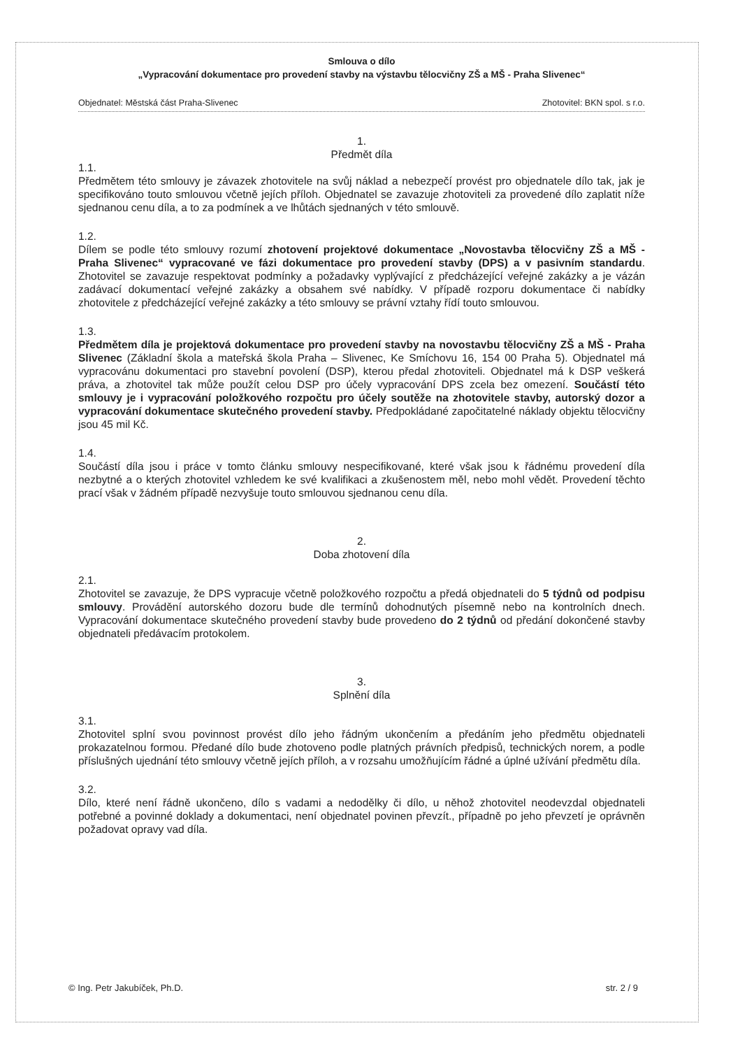Smlouva o dílo
„Vypracování dokumentace pro provedení stavby na výstavbu tělocvičny ZŠ a MŠ - Praha Slivenec“
Objednatel: Městská část Praha-Slivenec Zhotovitel: BKN spol. s r.o.
1.
Předmět díla
1.1.
Předmětem této smlouvy je závazek zhotovitele na svůj náklad a nebezpečí provést pro objednatele dílo tak, jak je specifikováno touto smlouvou včetně jejích příloh. Objednatel se zavazuje zhotoviteli za provedené dílo zaplatit níže sjednanou cenu díla, a to za podmínek a ve lhůtách sjednaných v této smlouvě.
1.2.
Dílem se podle této smlouvy rozumí zhotovení projektové dokumentace „Novostavba tělocvičny ZŠ a MŠ - Praha Slivenec“ vypracované ve fázi dokumentace pro provedení stavby (DPS) a v pasivním standardu. Zhotovitel se zavazuje respektovat podmínky a požadavky vyplývající z předcházející veřejné zakázky a je vázán zadávací dokumentací veřejné zakázky a obsahem své nabídky. V případě rozporu dokumentace či nabídky zhotovitele z předcházející veřejné zakázky a této smlouvy se právní vztahy řídí touto smlouvou.
1.3.
Předmětem díla je projektová dokumentace pro provedení stavby na novostavbu tělocvičny ZŠ a MŠ - Praha Slivenec (Základní škola a mateřská škola Praha – Slivenec, Ke Smíchovu 16, 154 00 Praha 5). Objednatel má vypracovánu dokumentaci pro stavební povolení (DSP), kterou předal zhotoviteli. Objednatel má k DSP veškerá práva, a zhotovitel tak může použít celou DSP pro účely vypracování DPS zcela bez omezení. Součástí této smlouvy je i vypracování položkového rozpočtu pro účely soutěže na zhotovitele stavby, autorský dozor a vypracování dokumentace skutečného provedení stavby. Předpokládané započitatelné náklady objektu tělocvičny jsou 45 mil Kč.
1.4.
Součástí díla jsou i práce v tomto článku smlouvy nespecifikované, které však jsou k řádnému provedení díla nezbytné a o kterých zhotovitel vzhledem ke své kvalifikaci a zkušenostem měl, nebo mohl vědět. Provedení těchto prací však v žádném případě nezvyšuje touto smlouvou sjednanou cenu díla.
2.
Doba zhotovení díla
2.1.
Zhotovitel se zavazuje, že DPS vypracuje včetně položkového rozpočtu a předá objednateli do 5 týdnů od podpisu smlouvy. Provádění autorského dozoru bude dle termínů dohodnutých písemně nebo na kontrolních dnech. Vypracování dokumentace skutečného provedení stavby bude provedeno do 2 týdnů od předání dokončené stavby objednateli předávacím protokolem.
3.
Splnění díla
3.1.
Zhotovitel splní svou povinnost provést dílo jeho řádným ukončením a předáním jeho předmětu objednateli prokazatelnou formou. Předané dílo bude zhotoveno podle platných právních předpisů, technických norem, a podle příslušných ujednání této smlouvy včetně jejích příloh, a v rozsahu umožňujícím řádné a úplné užívání předmětu díla.
3.2.
Dílo, které není řádně ukončeno, dílo s vadami a nedodělky či dílo, u něhož zhotovitel neodevzdal objednateli potřebné a povinné doklady a dokumentaci, není objednatel povinen převzít., případně po jeho převzetí je oprávněn požadovat opravy vad díla.
© Ing. Petr Jakubíček, Ph.D. str. 2 / 9